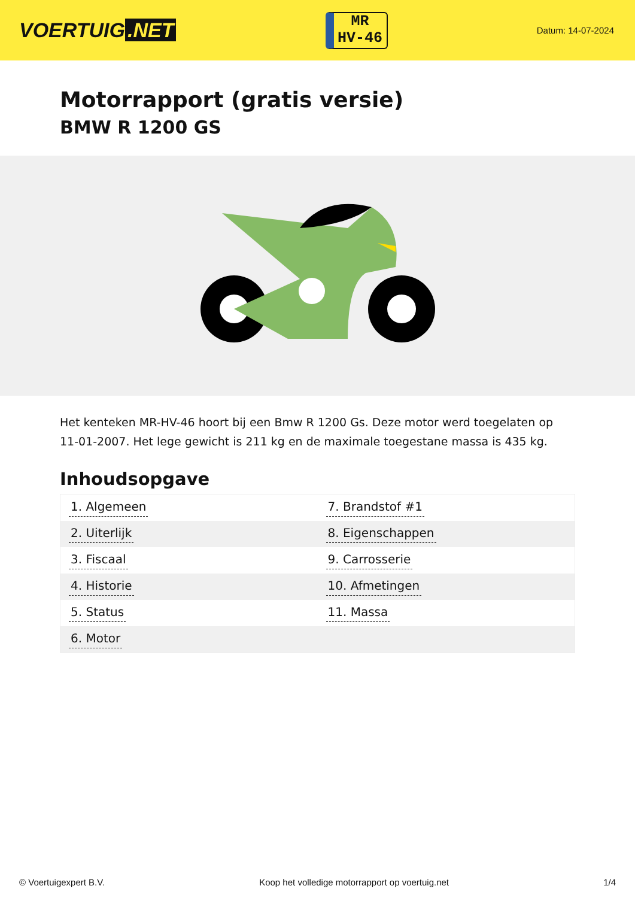VOERTUIG.NET
MR
HV-46
Datum: 14-07-2024
Motorrapport (gratis versie)
BMW R 1200 GS
Het kenteken MR-HV-46 hoort bij een Bmw R 1200 Gs. Deze motor werd toegelaten op 11-01-2007. Het lege gewicht is 211 kg en de maximale toegestane massa is 435 kg.
Inhoudsopgave
| 1. Algemeen | 7. Brandstof #1 |
| 2. Uiterlijk | 8. Eigenschappen |
| 3. Fiscaal | 9. Carrosserie |
| 4. Historie | 10. Afmetingen |
| 5. Status | 11. Massa |
| 6. Motor | |
© Voertuigexpert B.V. Koop het volledige motorrapport op voertuig.net 1/4